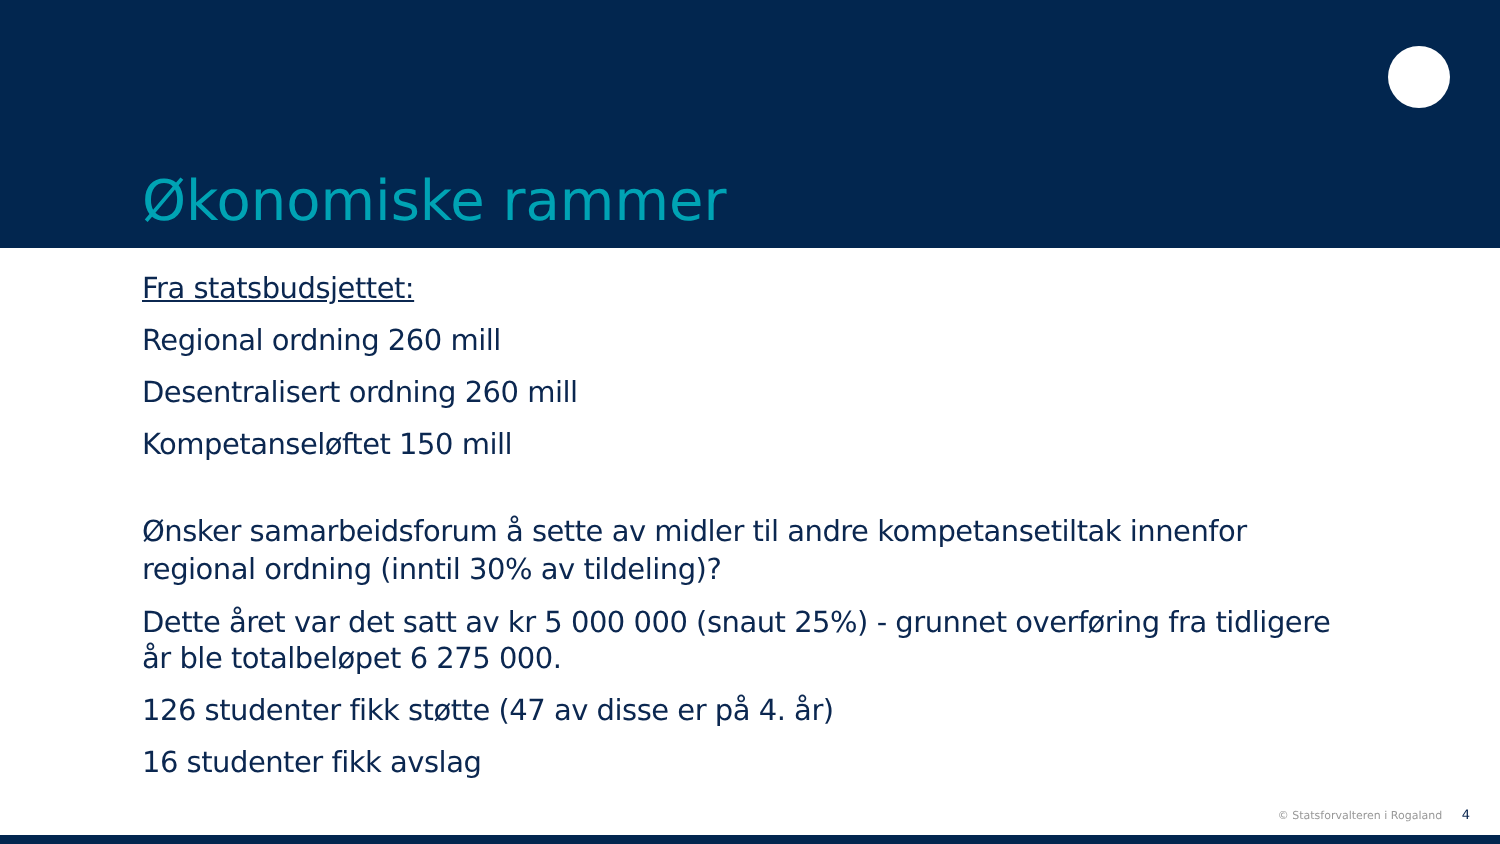Økonomiske rammer
Fra statsbudsjettet:
Regional ordning 260 mill
Desentralisert ordning 260 mill
Kompetanseløftet 150 mill
Ønsker samarbeidsforum å sette av midler til andre kompetansetiltak innenfor regional ordning (inntil 30% av tildeling)?
Dette året var det satt av kr 5 000 000 (snaut 25%) - grunnet overføring fra tidligere år ble totalbeløpet 6 275 000.
126 studenter fikk støtte (47 av disse er på 4. år)
16 studenter fikk avslag
© Statsforvalteren i Rogaland 4